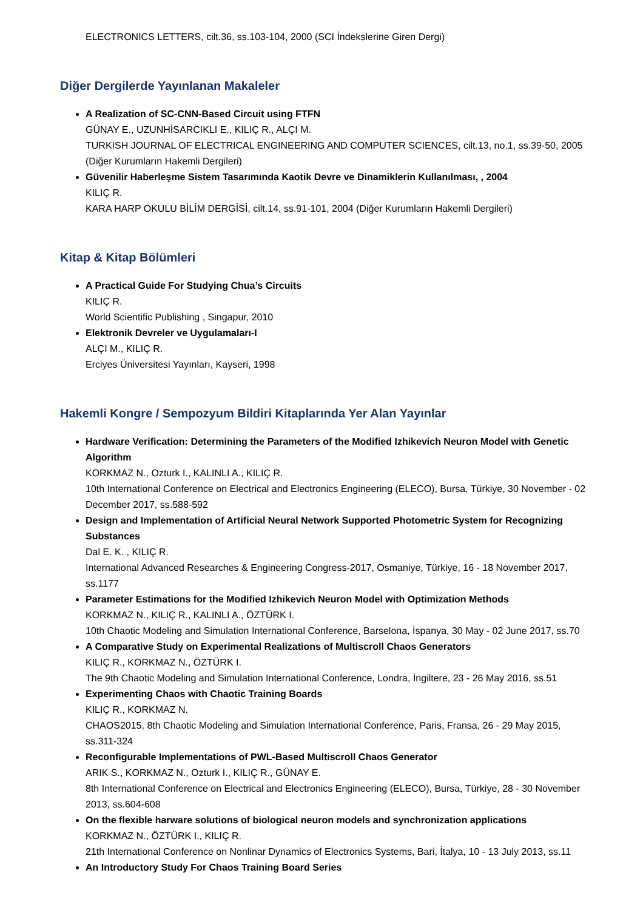ELECTRONICS LETTERS, cilt.36, ss.103-104, 2000 (SCI İndekslerine Giren Dergi)
Diğer Dergilerde Yayınlanan Makaleler
A Realization of SC-CNN-Based Circuit using FTFN
GÜNAY E., UZUNHİSARCIKLI E., KILIÇ R., ALÇI M.
TURKISH JOURNAL OF ELECTRICAL ENGINEERING AND COMPUTER SCIENCES, cilt.13, no.1, ss.39-50, 2005 (Diğer Kurumların Hakemli Dergileri)
Güvenilir Haberleşme Sistem Tasarımında Kaotik Devre ve Dinamiklerin Kullanılması, , 2004
KILIÇ R.
KARA HARP OKULU BİLİM DERGİSİ, cilt.14, ss.91-101, 2004 (Diğer Kurumların Hakemli Dergileri)
Kitap & Kitap Bölümleri
A Practical Guide For Studying Chua’s Circuits
KILIÇ R.
World Scientific Publishing , Singapur, 2010
Elektronik Devreler ve Uygulamaları-I
ALÇI M., KILIÇ R.
Erciyes Üniversitesi Yayınları, Kayseri, 1998
Hakemli Kongre / Sempozyum Bildiri Kitaplarında Yer Alan Yayınlar
Hardware Verification: Determining the Parameters of the Modified Izhikevich Neuron Model with Genetic Algorithm
KORKMAZ N., Ozturk I., KALINLI A., KILIÇ R.
10th International Conference on Electrical and Electronics Engineering (ELECO), Bursa, Türkiye, 30 November - 02 December 2017, ss.588-592
Design and Implementation of Artificial Neural Network Supported Photometric System for Recognizing Substances
Dal E. K. , KILIÇ R.
International Advanced Researches & Engineering Congress-2017, Osmaniye, Türkiye, 16 - 18 November 2017, ss.1177
Parameter Estimations for the Modified Izhikevich Neuron Model with Optimization Methods
KORKMAZ N., KILIÇ R., KALINLI A., ÖZTÜRK I.
10th Chaotic Modeling and Simulation International Conference, Barselona, İspanya, 30 May - 02 June 2017, ss.70
A Comparative Study on Experimental Realizations of Multiscroll Chaos Generators
KILIÇ R., KORKMAZ N., ÖZTÜRK I.
The 9th Chaotic Modeling and Simulation International Conference, Londra, İngiltere, 23 - 26 May 2016, ss.51
Experimenting Chaos with Chaotic Training Boards
KILIÇ R., KORKMAZ N.
CHAOS2015, 8th Chaotic Modeling and Simulation International Conference, Paris, Fransa, 26 - 29 May 2015, ss.311-324
Reconfigurable Implementations of PWL-Based Multiscroll Chaos Generator
ARIK S., KORKMAZ N., Ozturk I., KILIÇ R., GÜNAY E.
8th International Conference on Electrical and Electronics Engineering (ELECO), Bursa, Türkiye, 28 - 30 November 2013, ss.604-608
On the flexible harware solutions of biological neuron models and synchronization applications
KORKMAZ N., ÖZTÜRK I., KILIÇ R.
21th International Conference on Nonlinar Dynamics of Electronics Systems, Bari, İtalya, 10 - 13 July 2013, ss.11
An Introductory Study For Chaos Training Board Series